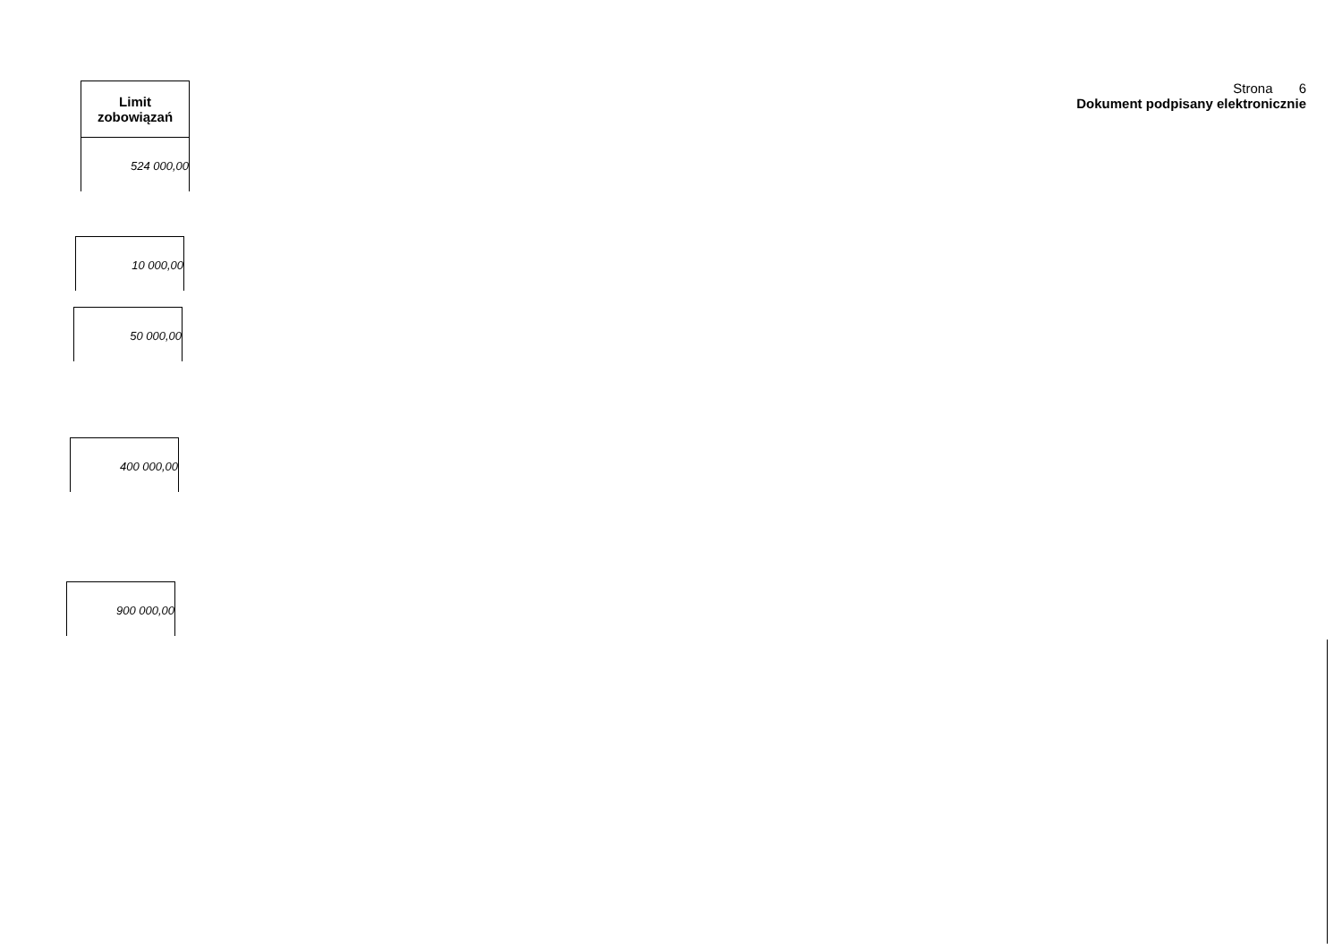Limit
zobowiązań
524 000,00
10 000,00
50 000,00
400 000,00
900 000,00
Strona 6
Dokument podpisany elektronicznie